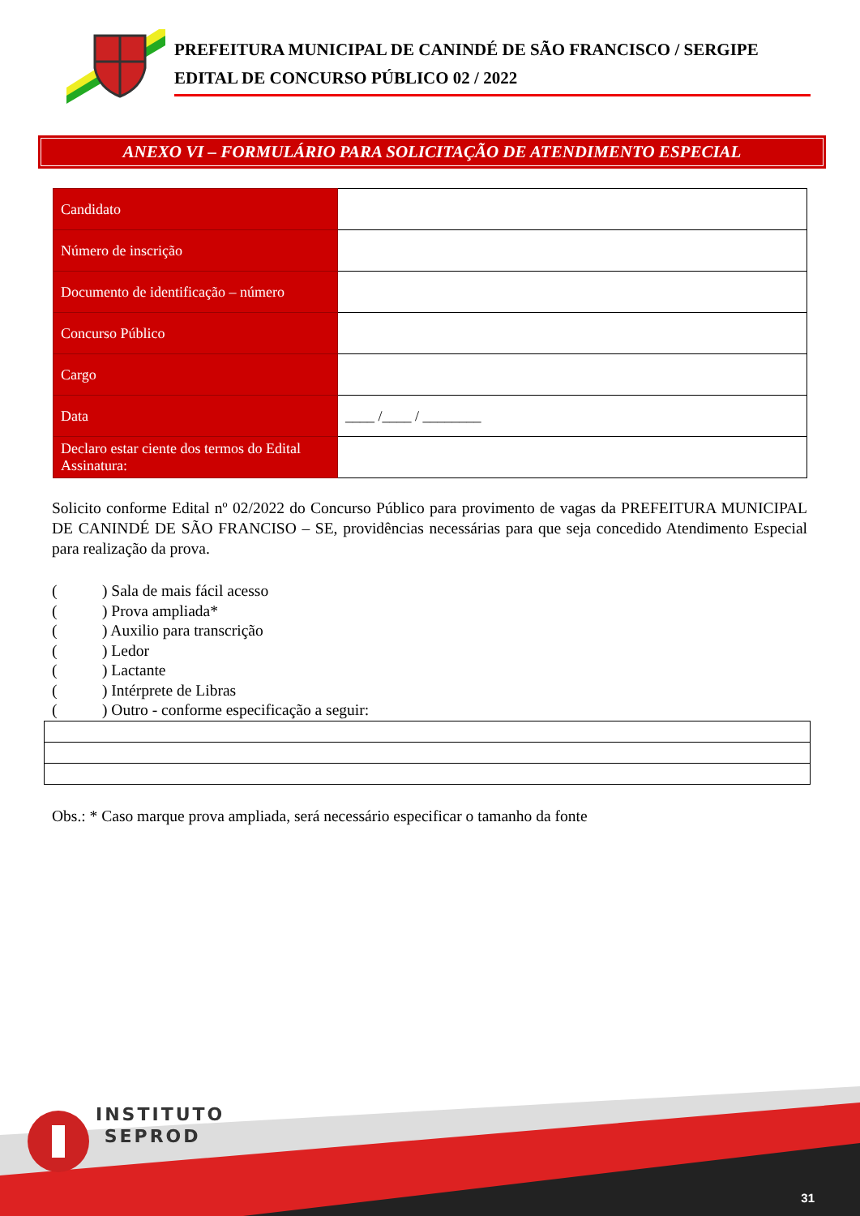PREFEITURA MUNICIPAL DE CANINDÉ DE SÃO FRANCISCO / SERGIPE
EDITAL DE CONCURSO PÚBLICO 02 / 2022
ANEXO VI – FORMULÁRIO PARA SOLICITAÇÃO DE ATENDIMENTO ESPECIAL
| Candidato | |
| Número de inscrição | |
| Documento de identificação – número | |
| Concurso Público | |
| Cargo | |
| Data | ____ /____ / ________ |
| Declaro estar ciente dos termos do Edital Assinatura: | |
Solicito conforme Edital nº 02/2022 do Concurso Público para provimento de vagas da PREFEITURA MUNICIPAL DE CANINDÉ DE SÃO FRANCISO – SE, providências necessárias para que seja concedido Atendimento Especial para realização da prova.
() Sala de mais fácil acesso
() Prova ampliada*
() Auxilio para transcrição
() Ledor
() Lactante
() Intérprete de Libras
() Outro - conforme especificação a seguir:
Obs.: * Caso marque prova ampliada, será necessário especificar o tamanho da fonte
INSTITUTO
SEPROD
31